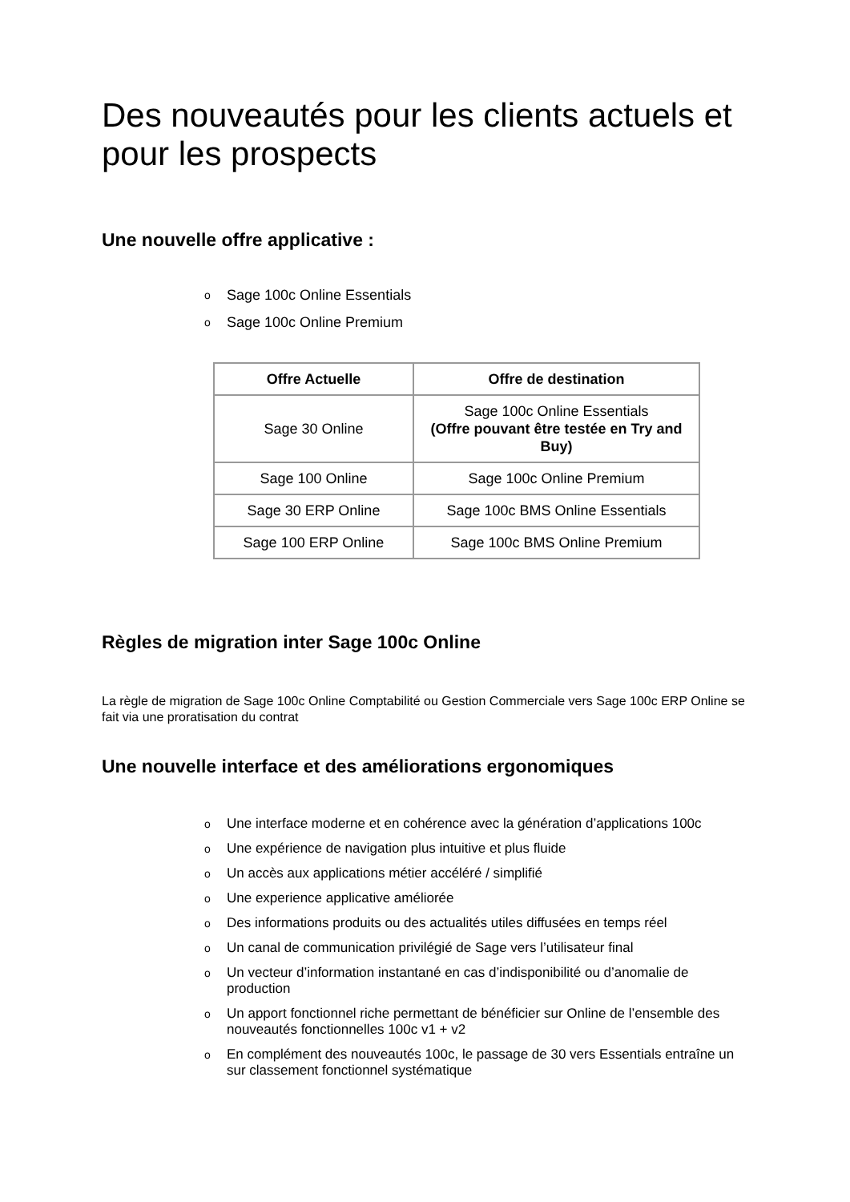Des nouveautés pour les clients actuels et pour les prospects
Une nouvelle offre applicative :
o Sage 100c Online Essentials
o Sage 100c Online Premium
| Offre Actuelle | Offre de destination |
| --- | --- |
| Sage 30 Online | Sage 100c Online Essentials (Offre pouvant être testée en Try and Buy) |
| Sage 100 Online | Sage 100c Online Premium |
| Sage 30 ERP Online | Sage 100c BMS Online Essentials |
| Sage 100 ERP Online | Sage 100c BMS Online Premium |
Règles de migration inter Sage 100c Online
La règle de migration de Sage 100c Online Comptabilité ou Gestion Commerciale vers Sage 100c ERP Online se fait via une proratisation du contrat
Une nouvelle interface et des améliorations ergonomiques
o Une interface moderne et en cohérence avec la génération d’applications 100c
o Une expérience de navigation plus intuitive et plus fluide
o Un accès aux applications métier accéléré / simplifié
o Une experience applicative améliorée
o Des informations produits ou des actualités utiles diffusées en temps réel
o Un canal de communication privilégié de Sage vers l’utilisateur final
o Un vecteur d’information instantané en cas d’indisponibilité ou d’anomalie de production
o Un apport fonctionnel riche permettant de bénéficier sur Online de l’ensemble des nouveautés fonctionnelles 100c v1 + v2
o En complément des nouveautés 100c, le passage de 30 vers Essentials entraîne un sur classement fonctionnel systématique